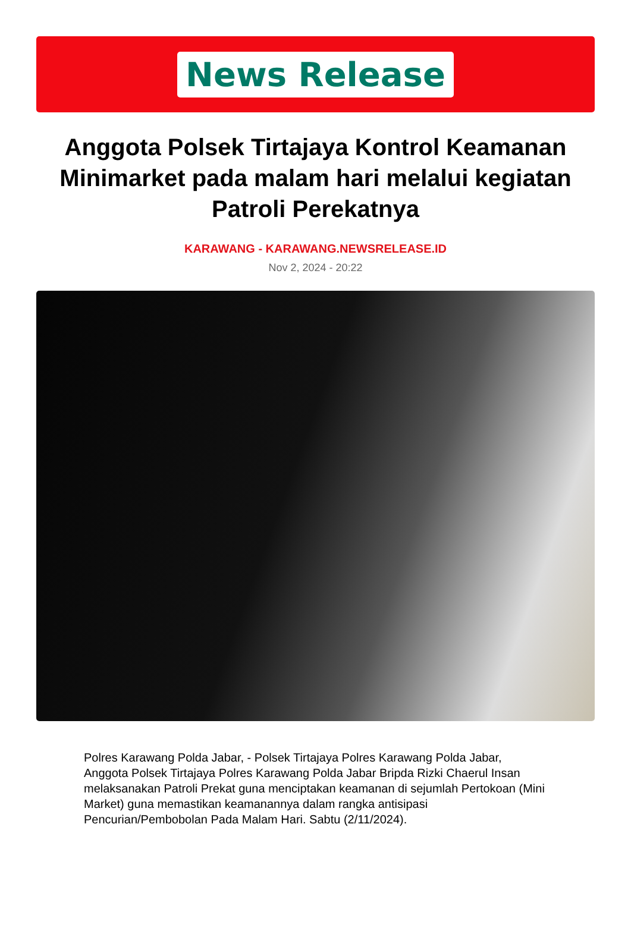News Release
Anggota Polsek Tirtajaya Kontrol Keamanan Minimarket pada malam hari melalui kegiatan Patroli Perekatnya
KARAWANG - KARAWANG.NEWSRELEASE.ID
Nov 2, 2024 - 20:22
Polres Karawang Polda Jabar, - Polsek Tirtajaya Polres Karawang Polda Jabar, Anggota Polsek Tirtajaya Polres Karawang Polda Jabar Bripda Rizki Chaerul Insan melaksanakan Patroli Prekat guna menciptakan keamanan di sejumlah Pertokoan (Mini Market) guna memastikan keamanannya dalam rangka antisipasi Pencurian/Pembobolan Pada Malam Hari. Sabtu (2/11/2024).